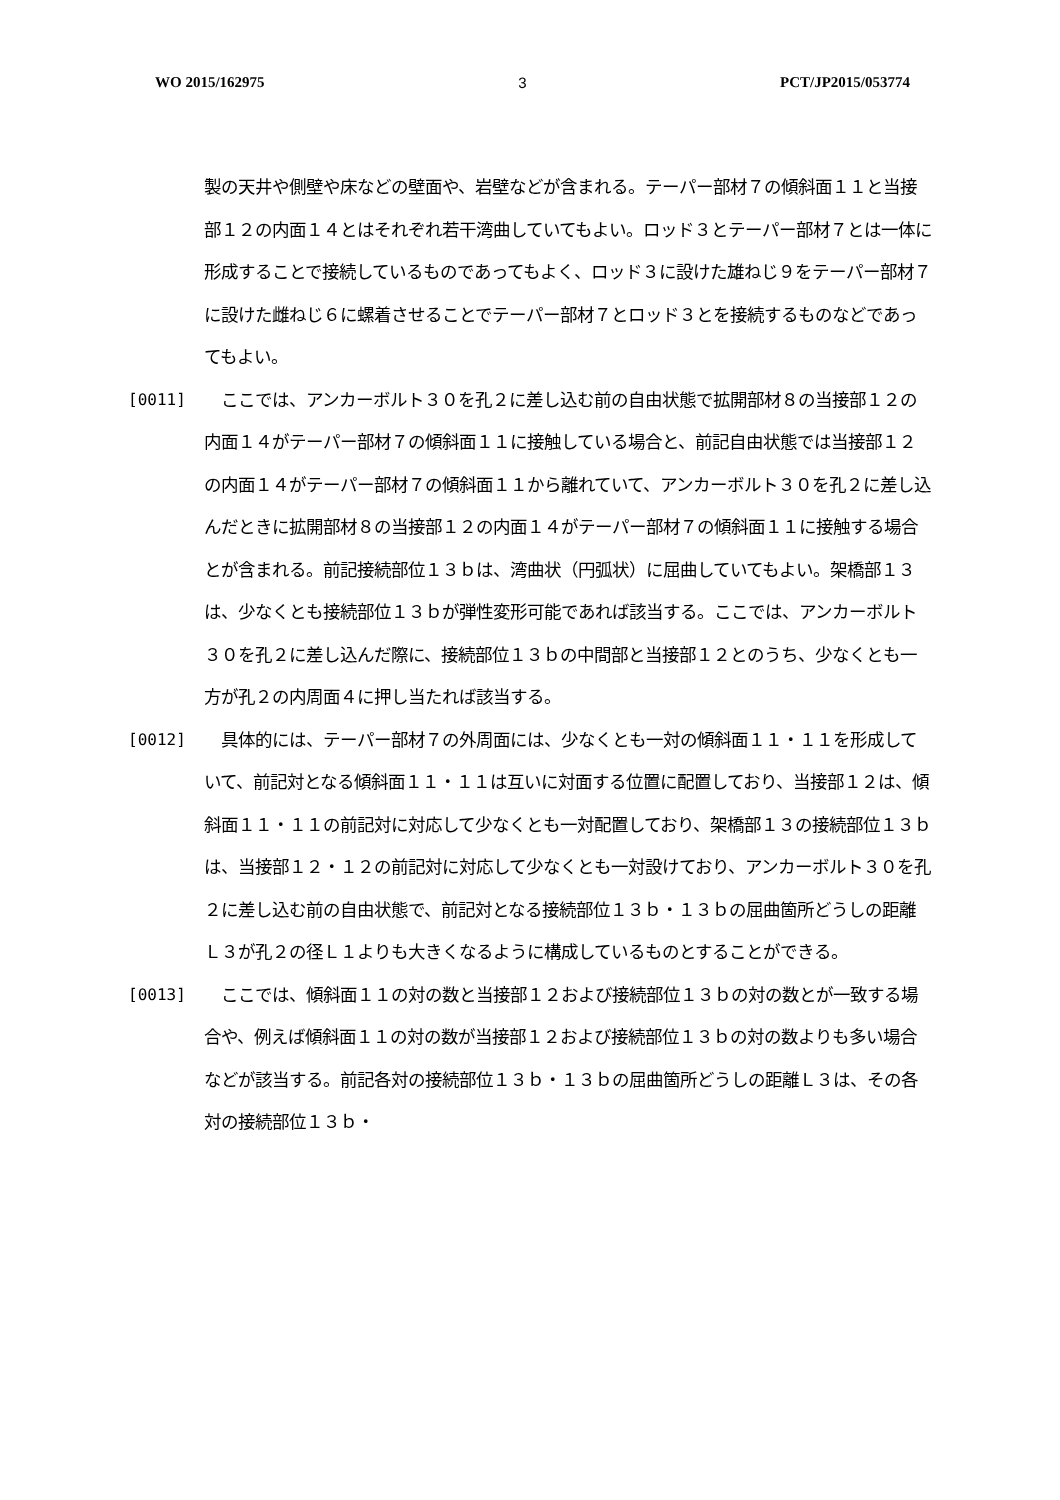WO 2015/162975 3 PCT/JP2015/053774
製の天井や側壁や床などの壁面や、岩壁などが含まれる。テーパー部材７の傾斜面１１と当接部１２の内面１４とはそれぞれ若干湾曲していてもよい。ロッド３とテーパー部材７とは一体に形成することで接続しているものであってもよく、ロッド３に設けた雄ねじ９をテーパー部材７に設けた雌ねじ６に螺着させることでテーパー部材７とロッド３とを接続するものなどであってもよい。
[0011] 　ここでは、アンカーボルト３０を孔２に差し込む前の自由状態で拡開部材８の当接部１２の内面１４がテーパー部材７の傾斜面１１に接触している場合と、前記自由状態では当接部１２の内面１４がテーパー部材７の傾斜面１１から離れていて、アンカーボルト３０を孔２に差し込んだときに拡開部材８の当接部１２の内面１４がテーパー部材７の傾斜面１１に接触する場合とが含まれる。前記接続部位１３ｂは、湾曲状（円弧状）に屈曲していてもよい。架橋部１３は、少なくとも接続部位１３ｂが弾性変形可能であれば該当する。ここでは、アンカーボルト３０を孔２に差し込んだ際に、接続部位１３ｂの中間部と当接部１２とのうち、少なくとも一方が孔２の内周面４に押し当たれば該当する。
[0012] 　具体的には、テーパー部材７の外周面には、少なくとも一対の傾斜面１１・１１を形成していて、前記対となる傾斜面１１・１１は互いに対面する位置に配置しており、当接部１２は、傾斜面１１・１１の前記対に対応して少なくとも一対配置しており、架橋部１３の接続部位１３ｂは、当接部１２・１２の前記対に対応して少なくとも一対設けており、アンカーボルト３０を孔２に差し込む前の自由状態で、前記対となる接続部位１３ｂ・１３ｂの屈曲箇所どうしの距離Ｌ３が孔２の径Ｌ１よりも大きくなるように構成しているものとすることができる。
[0013] 　ここでは、傾斜面１１の対の数と当接部１２および接続部位１３ｂの対の数とが一致する場合や、例えば傾斜面１１の対の数が当接部１２および接続部位１３ｂの対の数よりも多い場合などが該当する。前記各対の接続部位１３ｂ・１３ｂの屈曲箇所どうしの距離Ｌ３は、その各対の接続部位１３ｂ・